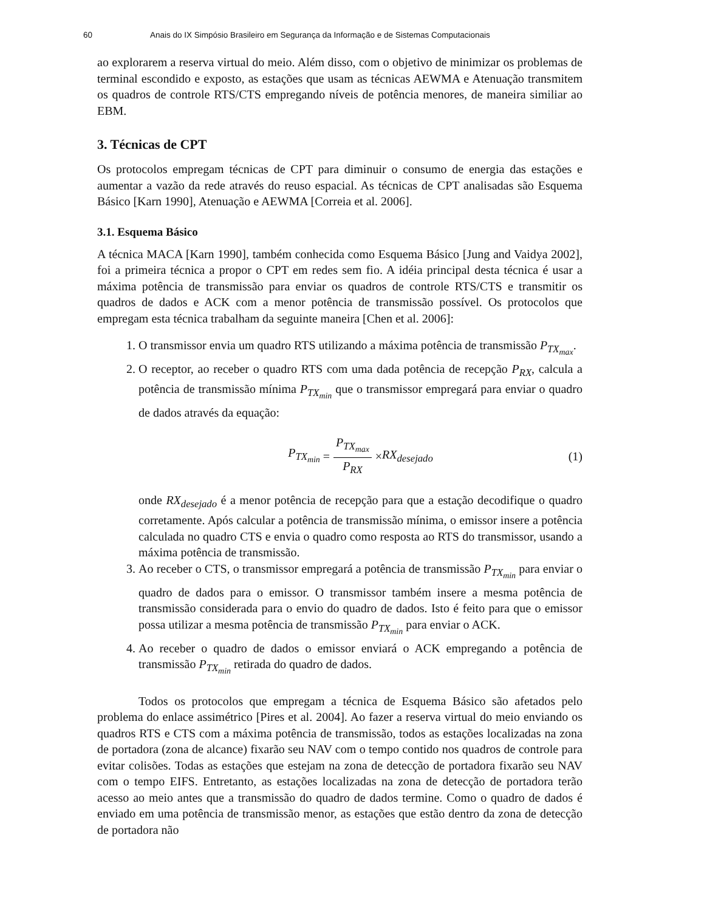60 Anais do IX Simpósio Brasileiro em Segurança da Informação e de Sistemas Computacionais
ao explorarem a reserva virtual do meio. Além disso, com o objetivo de minimizar os problemas de terminal escondido e exposto, as estações que usam as técnicas AEWMA e Atenuação transmitem os quadros de controle RTS/CTS empregando níveis de potência menores, de maneira similiar ao EBM.
3. Técnicas de CPT
Os protocolos empregam técnicas de CPT para diminuir o consumo de energia das estações e aumentar a vazão da rede através do reuso espacial. As técnicas de CPT analisadas são Esquema Básico [Karn 1990], Atenuação e AEWMA [Correia et al. 2006].
3.1. Esquema Básico
A técnica MACA [Karn 1990], também conhecida como Esquema Básico [Jung and Vaidya 2002], foi a primeira técnica a propor o CPT em redes sem fio. A idéia principal desta técnica é usar a máxima potência de transmissão para enviar os quadros de controle RTS/CTS e transmitir os quadros de dados e ACK com a menor potência de transmissão possível. Os protocolos que empregam esta técnica trabalham da seguinte maneira [Chen et al. 2006]:
1. O transmissor envia um quadro RTS utilizando a máxima potência de transmissão P<sub>TX<sub>max</sub></sub>.
2. O receptor, ao receber o quadro RTS com uma dada potência de recepção P<sub>RX</sub>, calcula a potência de transmissão mínima P<sub>TX<sub>min</sub></sub> que o transmissor empregará para enviar o quadro de dados através da equação:
P<sub>TX<sub>min</sub></sub> = P<sub>TX<sub>max</sub></sub> P<sub>RX</sub> × RX<sub>desejado</sub> (1)
onde RX<sub>desejado</sub> é a menor potência de recepção para que a estação decodifique o quadro corretamente. Após calcular a potência de transmissão mínima, o emissor insere a potência calculada no quadro CTS e envia o quadro como resposta ao RTS do transmissor, usando a máxima potência de transmissão.
3. Ao receber o CTS, o transmissor empregará a potência de transmissão P<sub>TX<sub>min</sub></sub> para enviar o quadro de dados para o emissor. O transmissor também insere a mesma potência de transmissão considerada para o envio do quadro de dados. Isto é feito para que o emissor possa utilizar a mesma potência de transmissão P<sub>TX<sub>min</sub></sub> para enviar o ACK.
4. Ao receber o quadro de dados o emissor enviará o ACK empregando a potência de transmissão P<sub>TX<sub>min</sub></sub> retirada do quadro de dados.
Todos os protocolos que empregam a técnica de Esquema Básico são afetados pelo problema do enlace assimétrico [Pires et al. 2004]. Ao fazer a reserva virtual do meio enviando os quadros RTS e CTS com a máxima potência de transmissão, todos as estações localizadas na zona de portadora (zona de alcance) fixarão seu NAV com o tempo contido nos quadros de controle para evitar colisões. Todas as estações que estejam na zona de detecção de portadora fixarão seu NAV com o tempo EIFS. Entretanto, as estações localizadas na zona de detecção de portadora terão acesso ao meio antes que a transmissão do quadro de dados termine. Como o quadro de dados é enviado em uma potência de transmissão menor, as estações que estão dentro da zona de detecção de portadora não